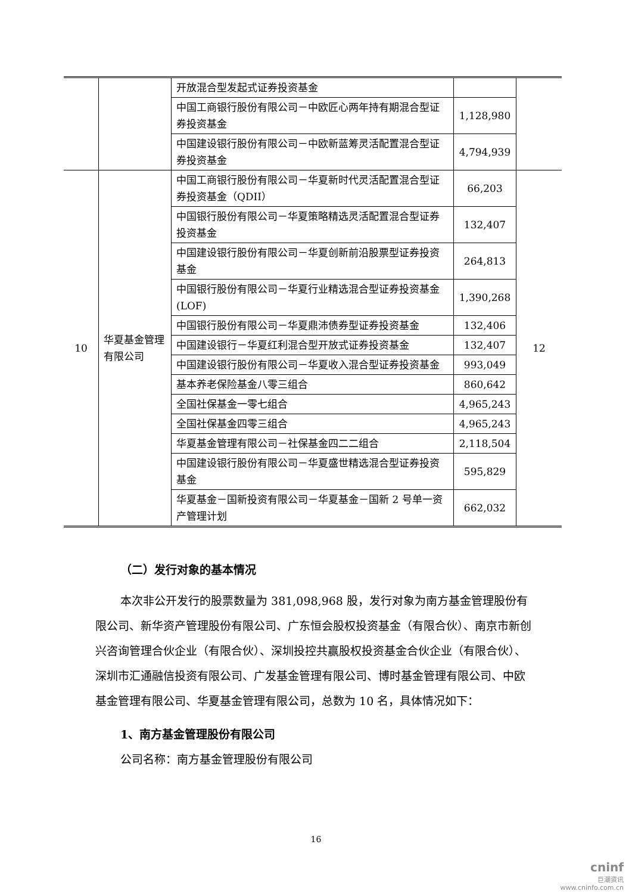| | | 开放混合型发起式证券投资基金 | | |
| | | 中国工商银行股份有限公司－中欧匠心两年持有期混合型证券投资基金 | 1,128,980 | |
| | | 中国建设银行股份有限公司－中欧新蓝筹灵活配置混合型证券投资基金 | 4,794,939 | |
| 10 | 华夏基金管理有限公司 | 中国工商银行股份有限公司－华夏新时代灵活配置混合型证券投资基金（QDII） | 66,203 | 12 |
| | | 中国银行股份有限公司－华夏策略精选灵活配置混合型证券投资基金 | 132,407 | |
| | | 中国建设银行股份有限公司－华夏创新前沿股票型证券投资基金 | 264,813 | |
| | | 中国银行股份有限公司－华夏行业精选混合型证券投资基金(LOF) | 1,390,268 | |
| | | 中国银行股份有限公司－华夏鼎沛债券型证券投资基金 | 132,406 | |
| | | 中国建设银行－华夏红利混合型开放式证券投资基金 | 132,407 | |
| | | 中国建设银行股份有限公司－华夏收入混合型证券投资基金 | 993,049 | |
| | | 基本养老保险基金八零三组合 | 860,642 | |
| | | 全国社保基金一零七组合 | 4,965,243 | |
| | | 全国社保基金四零三组合 | 4,965,243 | |
| | | 华夏基金管理有限公司－社保基金四二二组合 | 2,118,504 | |
| | | 中国建设银行股份有限公司－华夏盛世精选混合型证券投资基金 | 595,829 | |
| | | 华夏基金－国新投资有限公司－华夏基金－国新 2 号单一资产管理计划 | 662,032 | |
（二）发行对象的基本情况
本次非公开发行的股票数量为 381,098,968 股，发行对象为南方基金管理股份有限公司、新华资产管理股份有限公司、广东恒会股权投资基金（有限合伙）、南京市新创兴咨询管理合伙企业（有限合伙）、深圳投控共赢股权投资基金合伙企业（有限合伙）、深圳市汇通融信投资有限公司、广发基金管理有限公司、博时基金管理有限公司、中欧基金管理有限公司、华夏基金管理有限公司，总数为 10 名，具体情况如下：
1、南方基金管理股份有限公司
公司名称：南方基金管理股份有限公司
16
cninf
巨潮资讯
www.cninfo.com.cn